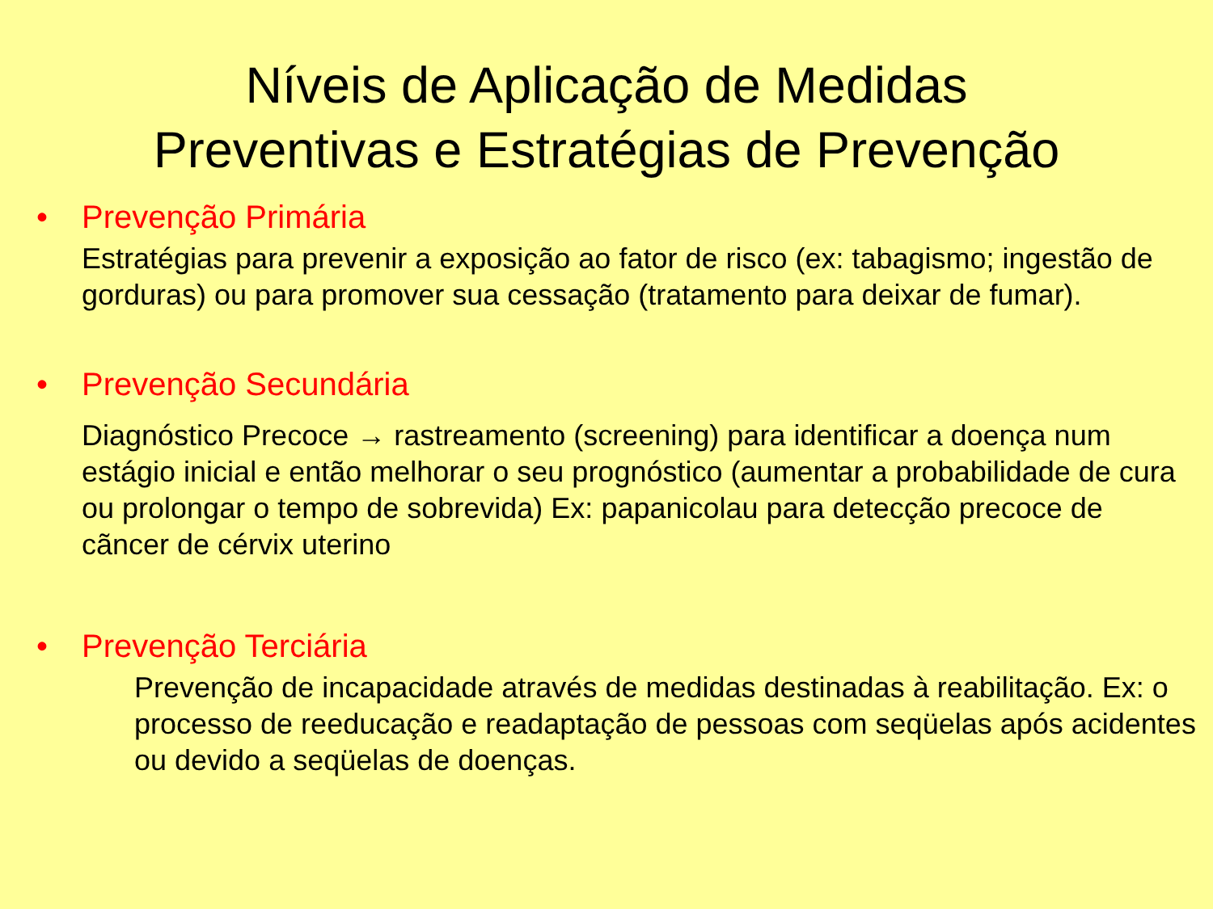Níveis de Aplicação de Medidas
Preventivas e Estratégias de Prevenção
• Prevenção Primária
Estratégias para prevenir a exposição ao fator de risco (ex: tabagismo; ingestão de gorduras) ou para promover sua cessação (tratamento para deixar de fumar).
• Prevenção Secundária
Diagnóstico Precoce → rastreamento (screening) para identificar a doença num estágio inicial e então melhorar o seu prognóstico (aumentar a probabilidade de cura ou prolongar o tempo de sobrevida) Ex: papanicolau para detecção precoce de cãncer de cérvix uterino
• Prevenção Terciária
Prevenção de incapacidade através de medidas destinadas à reabilitação. Ex: o processo de reeducação e readaptação de pessoas com seqüelas após acidentes ou devido a seqüelas de doenças.